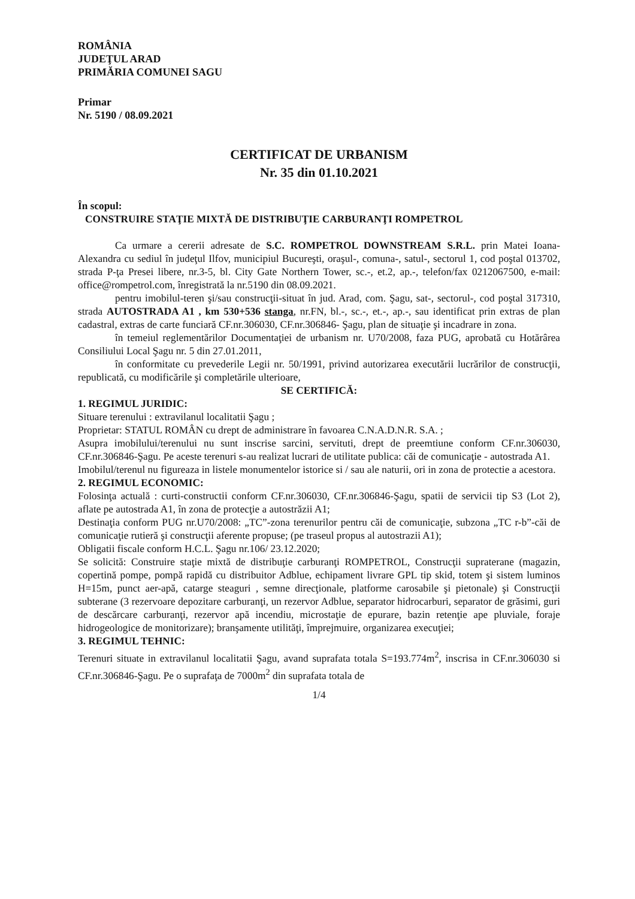ROMÂNIA
JUDEŢUL ARAD
PRIMĂRIA COMUNEI SAGU
Primar
Nr. 5190 / 08.09.2021
CERTIFICAT DE URBANISM
Nr. 35 din 01.10.2021
În scopul:
CONSTRUIRE STAŢIE MIXTĂ DE DISTRIBUŢIE CARBURANŢI ROMPETROL
Ca urmare a cererii adresate de S.C. ROMPETROL DOWNSTREAM S.R.L. prin Matei Ioana-Alexandra cu sediul în judeţul Ilfov, municipiul Bucureşti, oraşul-, comuna-, satul-, sectorul 1, cod poştal 013702, strada P-ţa Presei libere, nr.3-5, bl. City Gate Northern Tower, sc.-, et.2, ap.-, telefon/fax 0212067500, e-mail: office@rompetrol.com, înregistrată la nr.5190 din 08.09.2021.
pentru imobilul-teren şi/sau construcţii-situat în jud. Arad, com. Şagu, sat-, sectorul-, cod poştal 317310, strada AUTOSTRADA A1 , km 530+536 stanga, nr.FN, bl.-, sc.-, et.-, ap.-, sau identificat prin extras de plan cadastral, extras de carte funciară CF.nr.306030, CF.nr.306846- Şagu, plan de situaţie şi incadrare in zona.
în temeiul reglementărilor Documentaţiei de urbanism nr. U70/2008, faza PUG, aprobată cu Hotărârea Consiliului Local Şagu nr. 5 din 27.01.2011,
în conformitate cu prevederile Legii nr. 50/1991, privind autorizarea executării lucrărilor de construcţii, republicată, cu modificările şi completările ulterioare,
SE CERTIFICĂ:
1. REGIMUL JURIDIC:
Situare terenului : extravilanul localitatii Şagu ;
Proprietar: STATUL ROMÂN cu drept de administrare în favoarea C.N.A.D.N.R. S.A. ;
Asupra imobilului/terenului nu sunt inscrise sarcini, servituti, drept de preemtiune conform CF.nr.306030, CF.nr.306846-Şagu. Pe aceste terenuri s-au realizat lucrari de utilitate publica: căi de comunicaţie - autostrada A1.
Imobilul/terenul nu figureaza in listele monumentelor istorice si / sau ale naturii, ori in zona de protectie a acestora.
2. REGIMUL ECONOMIC:
Folosinţa actuală : curti-constructii conform CF.nr.306030, CF.nr.306846-Şagu, spatii de servicii tip S3 (Lot 2), aflate pe autostrada A1, în zona de protecţie a autostrăzii A1;
Destinaţia conform PUG nr.U70/2008: „TC”-zona terenurilor pentru căi de comunicaţie, subzona „TC r-b”-căi de comunicaţie rutieră şi construcţii aferente propuse; (pe traseul propus al autostrazii A1);
Obligatii fiscale conform H.C.L. Şagu nr.106/ 23.12.2020;
Se solicită: Construire staţie mixtă de distribuţie carburanţi ROMPETROL, Construcţii supraterane (magazin, copertină pompe, pompă rapidă cu distribuitor Adblue, echipament livrare GPL tip skid, totem şi sistem luminos H=15m, punct aer-apă, catarge steaguri , semne direcţionale, platforme carosabile şi pietonale) şi Construcţii subterane (3 rezervoare depozitare carburanţi, un rezervor Adblue, separator hidrocarburi, separator de grăsimi, guri de descărcare carburanţi, rezervor apă incendiu, microstaţie de epurare, bazin retenţie ape pluviale, foraje hidrogeologice de monitorizare); branşamente utilităţi, împrejmuire, organizarea execuţiei;
3. REGIMUL TEHNIC:
Terenuri situate in extravilanul localitatii Şagu, avand suprafata totala S=193.774m<sup>2</sup>, inscrisa in CF.nr.306030 si CF.nr.306846-Şagu. Pe o suprafaţa de 7000m<sup>2</sup> din suprafata totala de
1/4